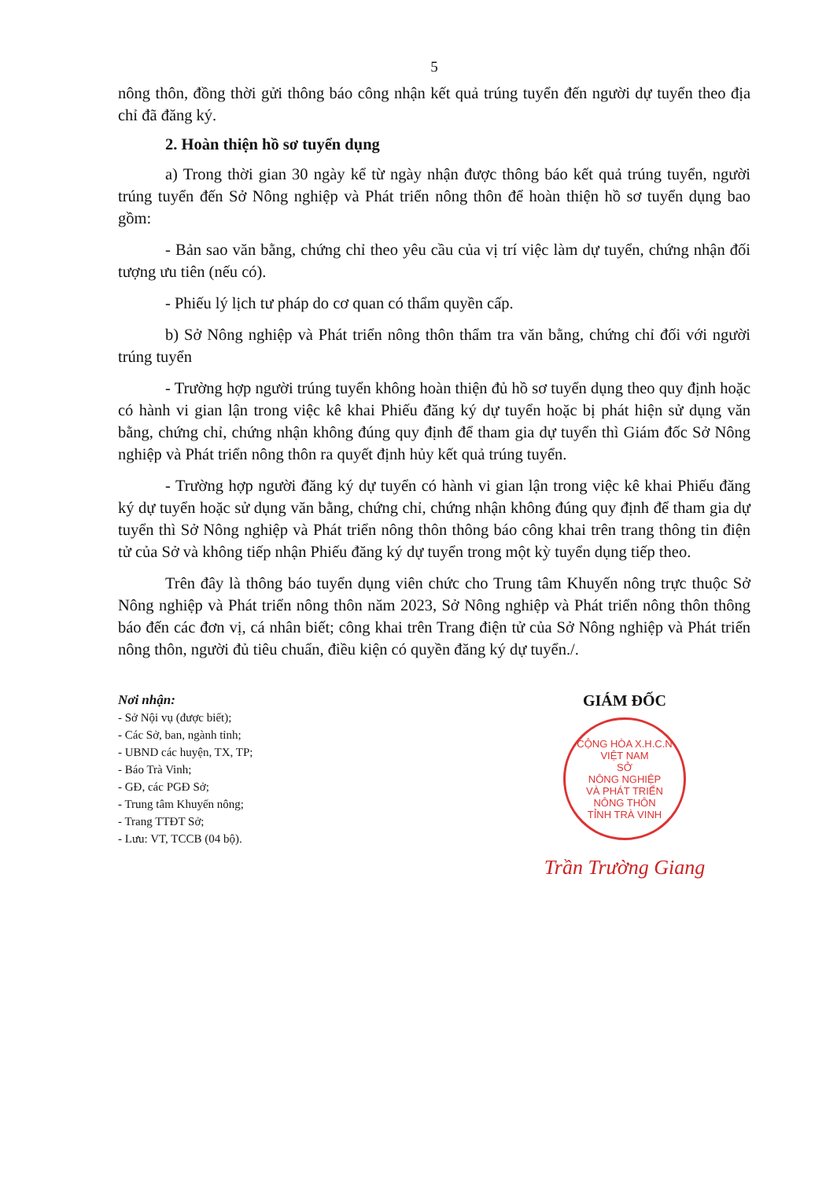5
nông thôn, đồng thời gửi thông báo công nhận kết quả trúng tuyển đến người dự tuyển theo địa chỉ đã đăng ký.
2. Hoàn thiện hồ sơ tuyển dụng
a) Trong thời gian 30 ngày kể từ ngày nhận được thông báo kết quả trúng tuyển, người trúng tuyển đến Sở Nông nghiệp và Phát triển nông thôn để hoàn thiện hồ sơ tuyển dụng bao gồm:
- Bản sao văn bằng, chứng chỉ theo yêu cầu của vị trí việc làm dự tuyển, chứng nhận đối tượng ưu tiên (nếu có).
- Phiếu lý lịch tư pháp do cơ quan có thẩm quyền cấp.
b) Sở Nông nghiệp và Phát triển nông thôn thẩm tra văn bằng, chứng chỉ đối với người trúng tuyển
- Trường hợp người trúng tuyển không hoàn thiện đủ hồ sơ tuyển dụng theo quy định hoặc có hành vi gian lận trong việc kê khai Phiếu đăng ký dự tuyển hoặc bị phát hiện sử dụng văn bằng, chứng chỉ, chứng nhận không đúng quy định để tham gia dự tuyển thì Giám đốc Sở Nông nghiệp và Phát triển nông thôn ra quyết định hủy kết quả trúng tuyển.
- Trường hợp người đăng ký dự tuyển có hành vi gian lận trong việc kê khai Phiếu đăng ký dự tuyển hoặc sử dụng văn bằng, chứng chỉ, chứng nhận không đúng quy định để tham gia dự tuyển thì Sở Nông nghiệp và Phát triển nông thôn thông báo công khai trên trang thông tin điện tử của Sở và không tiếp nhận Phiếu đăng ký dự tuyển trong một kỳ tuyển dụng tiếp theo.
Trên đây là thông báo tuyển dụng viên chức cho Trung tâm Khuyến nông trực thuộc Sở Nông nghiệp và Phát triển nông thôn năm 2023, Sở Nông nghiệp và Phát triển nông thôn thông báo đến các đơn vị, cá nhân biết; công khai trên Trang điện tử của Sở Nông nghiệp và Phát triển nông thôn, người đủ tiêu chuẩn, điều kiện có quyền đăng ký dự tuyển./.
Nơi nhận:
- Sở Nội vụ (được biết);
- Các Sở, ban, ngành tỉnh;
- UBND các huyện, TX, TP;
- Báo Trà Vinh;
- GĐ, các PGĐ Sở;
- Trung tâm Khuyến nông;
- Trang TTĐT Sở;
- Lưu: VT, TCCB (04 bộ).
GIÁM ĐỐC
CỘNG HÒA X.H.C.N VIỆT NAM
SỞ
NÔNG NGHIỆP
VÀ PHÁT TRIỂN
NÔNG THÔN
TỈNH TRÀ VINH
Trần Trường Giang